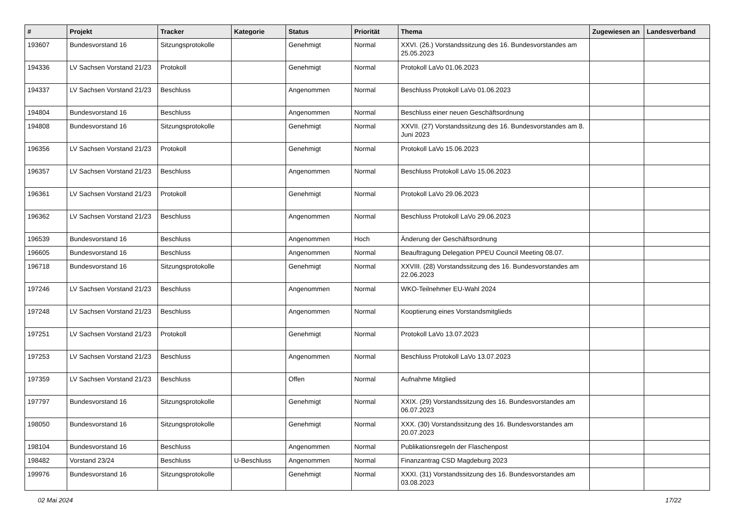| # | Projekt | Tracker | Kategorie | Status | Priorität | Thema | Zugewiesen an | Landesverband |
| --- | --- | --- | --- | --- | --- | --- | --- | --- |
| 193607 | Bundesvorstand 16 | Sitzungsprotokolle | | Genehmigt | Normal | XXVI. (26.) Vorstandssitzung des 16. Bundesvorstandes am 25.05.2023 | | |
| 194336 | LV Sachsen Vorstand 21/23 | Protokoll | | Genehmigt | Normal | Protokoll LaVo 01.06.2023 | | |
| 194337 | LV Sachsen Vorstand 21/23 | Beschluss | | Angenommen | Normal | Beschluss Protokoll LaVo 01.06.2023 | | |
| 194804 | Bundesvorstand 16 | Beschluss | | Angenommen | Normal | Beschluss einer neuen Geschäftsordnung | | |
| 194808 | Bundesvorstand 16 | Sitzungsprotokolle | | Genehmigt | Normal | XXVII. (27) Vorstandssitzung des 16. Bundesvorstandes am 8. Juni 2023 | | |
| 196356 | LV Sachsen Vorstand 21/23 | Protokoll | | Genehmigt | Normal | Protokoll LaVo 15.06.2023 | | |
| 196357 | LV Sachsen Vorstand 21/23 | Beschluss | | Angenommen | Normal | Beschluss Protokoll LaVo 15.06.2023 | | |
| 196361 | LV Sachsen Vorstand 21/23 | Protokoll | | Genehmigt | Normal | Protokoll LaVo 29.06.2023 | | |
| 196362 | LV Sachsen Vorstand 21/23 | Beschluss | | Angenommen | Normal | Beschluss Protokoll LaVo 29.06.2023 | | |
| 196539 | Bundesvorstand 16 | Beschluss | | Angenommen | Hoch | Änderung der Geschäftsordnung | | |
| 196605 | Bundesvorstand 16 | Beschluss | | Angenommen | Normal | Beauftragung Delegation PPEU Council Meeting 08.07. | | |
| 196718 | Bundesvorstand 16 | Sitzungsprotokolle | | Genehmigt | Normal | XXVIII. (28) Vorstandssitzung des 16. Bundesvorstandes am 22.06.2023 | | |
| 197246 | LV Sachsen Vorstand 21/23 | Beschluss | | Angenommen | Normal | WKO-Teilnehmer EU-Wahl 2024 | | |
| 197248 | LV Sachsen Vorstand 21/23 | Beschluss | | Angenommen | Normal | Kooptierung eines Vorstandsmitglieds | | |
| 197251 | LV Sachsen Vorstand 21/23 | Protokoll | | Genehmigt | Normal | Protokoll LaVo 13.07.2023 | | |
| 197253 | LV Sachsen Vorstand 21/23 | Beschluss | | Angenommen | Normal | Beschluss Protokoll LaVo 13.07.2023 | | |
| 197359 | LV Sachsen Vorstand 21/23 | Beschluss | | Offen | Normal | Aufnahme Mitglied | | |
| 197797 | Bundesvorstand 16 | Sitzungsprotokolle | | Genehmigt | Normal | XXIX. (29) Vorstandssitzung des 16. Bundesvorstandes am 06.07.2023 | | |
| 198050 | Bundesvorstand 16 | Sitzungsprotokolle | | Genehmigt | Normal | XXX. (30) Vorstandssitzung des 16. Bundesvorstandes am 20.07.2023 | | |
| 198104 | Bundesvorstand 16 | Beschluss | | Angenommen | Normal | Publikationsregeln der Flaschenpost | | |
| 198482 | Vorstand 23/24 | Beschluss | U-Beschluss | Angenommen | Normal | Finanzantrag CSD Magdeburg 2023 | | |
| 199976 | Bundesvorstand 16 | Sitzungsprotokolle | | Genehmigt | Normal | XXXI. (31) Vorstandssitzung des 16. Bundesvorstandes am 03.08.2023 | | |
02 Mai 2024 17/22